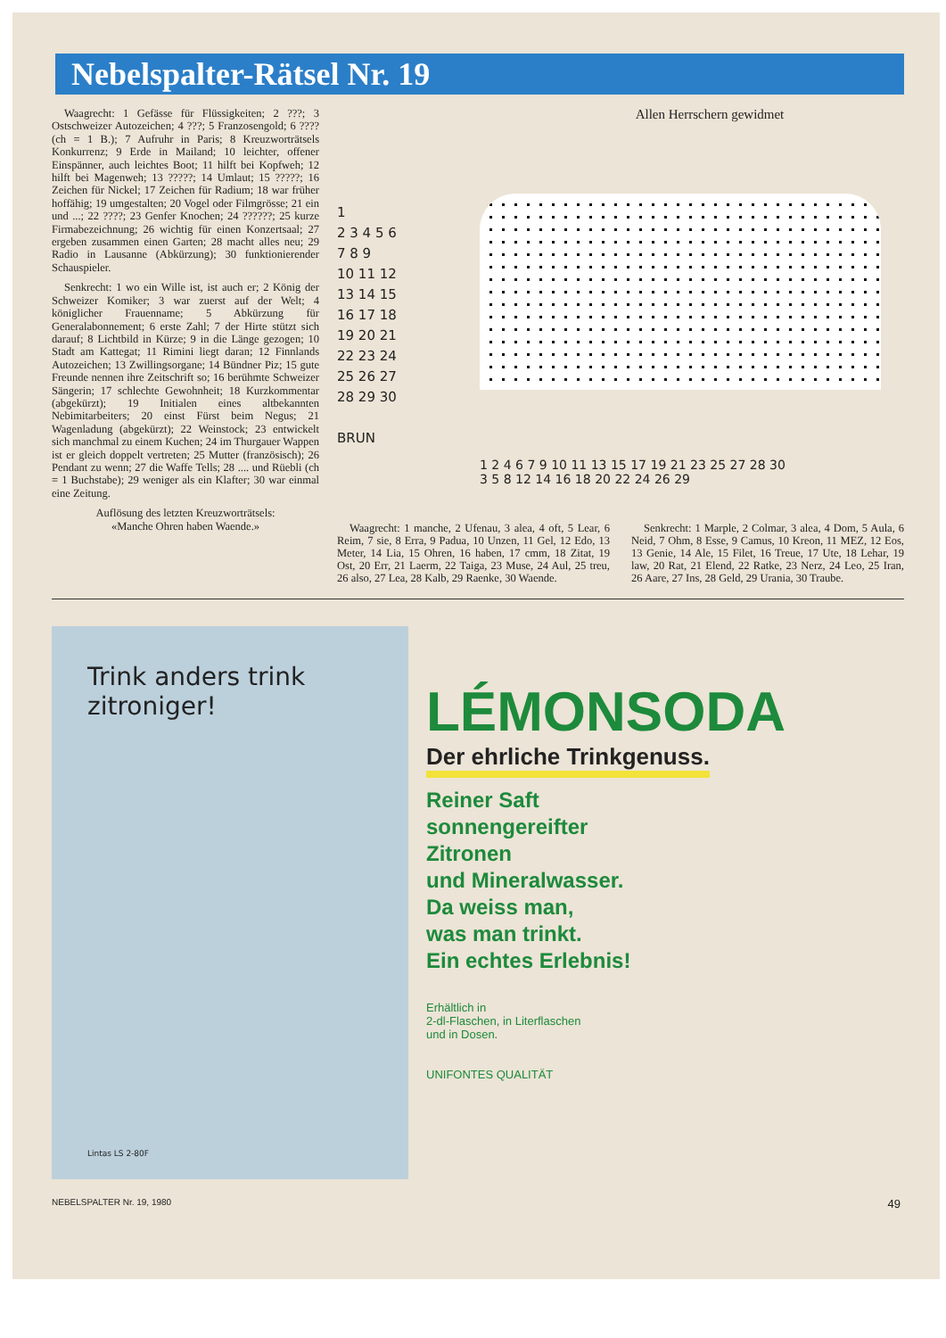Nebelspalter-Rätsel Nr. 19
Waagrecht: 1 Gefässe für Flüssigkeiten; 2 ???; 3 Ostschweizer Autozeichen; 4 ???; 5 Franzosengold; 6 ???? (ch = 1 B.); 7 Aufruhr in Paris; 8 Kreuzworträtsels Konkurrenz; 9 Erde in Mailand; 10 leichter, offener Einspänner, auch leichtes Boot; 11 hilft bei Kopfweh; 12 hilft bei Magenweh; 13 ?????; 14 Umlaut; 15 ?????; 16 Zeichen für Nickel; 17 Zeichen für Radium; 18 war früher hoffähig; 19 umgestalten; 20 Vogel oder Filmgrösse; 21 ein und ...; 22 ????; 23 Genfer Knochen; 24 ??????; 25 kurze Firmabezeichnung; 26 wichtig für einen Konzertsaal; 27 ergeben zusammen einen Garten; 28 macht alles neu; 29 Radio in Lausanne (Abkürzung); 30 funktionierender Schauspieler.
Senkrecht: 1 wo ein Wille ist, ist auch er; 2 König der Schweizer Komiker; 3 war zuerst auf der Welt; 4 königlicher Frauenname; 5 Abkürzung für Generalabonnement; 6 erste Zahl; 7 der Hirte stützt sich darauf; 8 Lichtbild in Kürze; 9 in die Länge gezogen; 10 Stadt am Kattegat; 11 Rimini liegt daran; 12 Finnlands Autozeichen; 13 Zwillingsorgane; 14 Bündner Piz; 15 gute Freunde nennen ihre Zeitschrift so; 16 berühmte Schweizer Sängerin; 17 schlechte Gewohnheit; 18 Kurzkommentar (abgekürzt); 19 Initialen eines altbekannten Nebimitarbeiters; 20 einst Fürst beim Negus; 21 Wagenladung (abgekürzt); 22 Weinstock; 23 entwickelt sich manchmal zu einem Kuchen; 24 im Thurgauer Wappen ist er gleich doppelt vertreten; 25 Mutter (französisch); 26 Pendant zu wenn; 27 die Waffe Tells; 28 .... und Rüebli (ch = 1 Buchstabe); 29 weniger als ein Klafter; 30 war einmal eine Zeitung.
Auflösung des letzten Kreuzworträtsels:
«Manche Ohren haben Waende.»
Allen Herrschern gewidmet
1
2 3 4 5 6
7 8 9
10 11 12
13 14 15
16 17 18
19 20 21
22 23 24
25 26 27
28 29 30
BRUN
1 2 4 6 7 9 10 11 13 15 17 19 21 23 25 27 28 30
3 5 8 12 14 16 18 20 22 24 26 29
Waagrecht: 1 manche, 2 Ufenau, 3 alea, 4 oft, 5 Lear, 6 Reim, 7 sie, 8 Erra, 9 Padua, 10 Unzen, 11 Gel, 12 Edo, 13 Meter, 14 Lia, 15 Ohren, 16 haben, 17 cmm, 18 Zitat, 19 Ost, 20 Err, 21 Laerm, 22 Taiga, 23 Muse, 24 Aul, 25 treu, 26 also, 27 Lea, 28 Kalb, 29 Raenke, 30 Waende.
Senkrecht: 1 Marple, 2 Colmar, 3 alea, 4 Dom, 5 Aula, 6 Neid, 7 Ohm, 8 Esse, 9 Camus, 10 Kreon, 11 MEZ, 12 Eos, 13 Genie, 14 Ale, 15 Filet, 16 Treue, 17 Ute, 18 Lehar, 19 law, 20 Rat, 21 Elend, 22 Ratke, 23 Nerz, 24 Leo, 25 Iran, 26 Aare, 27 Ins, 28 Geld, 29 Urania, 30 Traube.
Trink anders trink zitroniger!
Lintas LS 2-80F
LÉMONSODA
Der ehrliche Trinkgenuss.
Reiner Saft
sonnengereifter
Zitronen
und Mineralwasser.
Da weiss man,
was man trinkt.
Ein echtes Erlebnis!
Erhältlich in
2-dl-Flaschen, in Literflaschen
und in Dosen.
UNIFONTES QUALITÄT
NEBELSPALTER Nr. 19, 1980 49